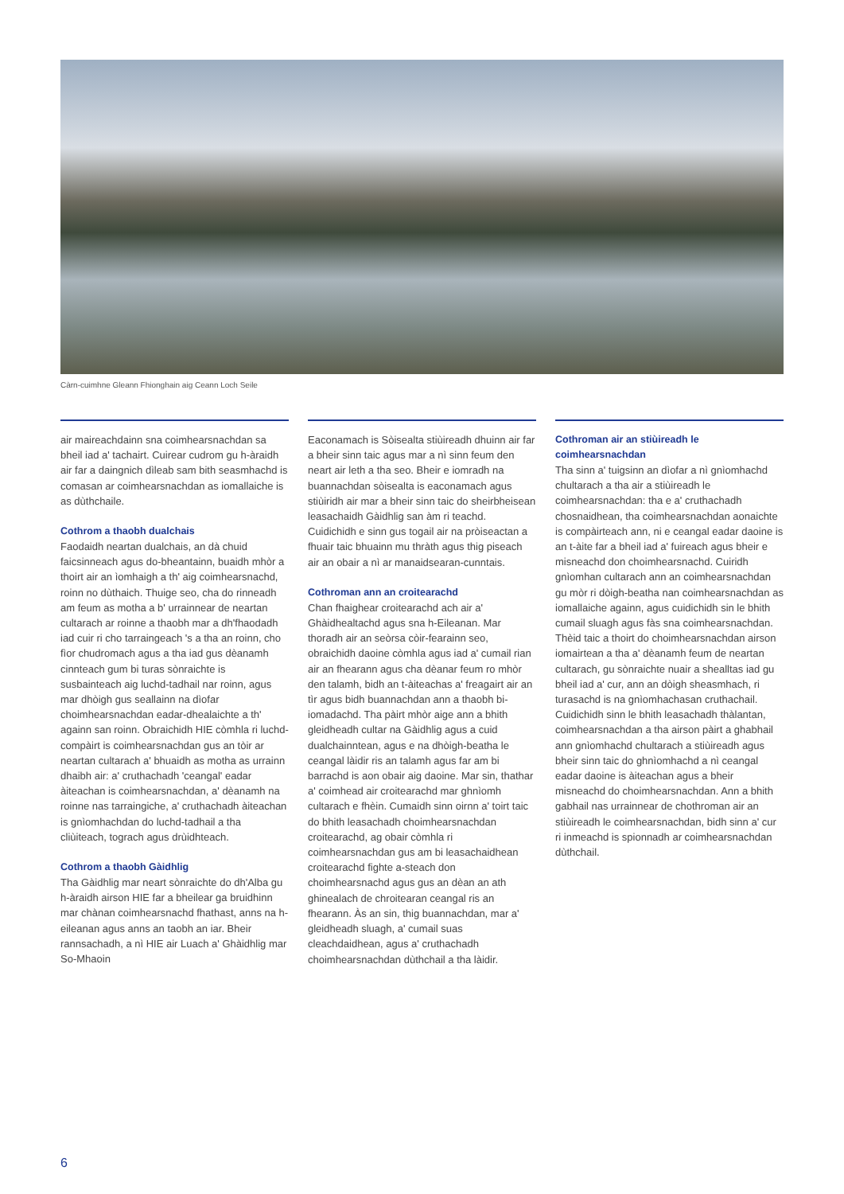Càrn-cuimhne Gleann Fhionghain aig Ceann Loch Seile
air maireachdainn sna coimhearsnachdan sa bheil iad a' tachairt. Cuirear cudrom gu h-àraidh air far a daingnich dìleab sam bith seasmhachd is comasan ar coimhearsnachdan as iomallaiche is as dùthchaile.
Cothrom a thaobh dualchais
Faodaidh neartan dualchais, an dà chuid faicsinneach agus do-bheantainn, buaidh mhòr a thoirt air an ìomhaigh a th' aig coimhearsnachd, roinn no dùthaich. Thuige seo, cha do rinneadh am feum as motha a b' urrainnear de neartan cultarach ar roinne a thaobh mar a dh'fhaodadh iad cuir ri cho tarraingeach 's a tha an roinn, cho fìor chudromach agus a tha iad gus dèanamh cinnteach gum bi turas sònraichte is susbainteach aig luchd-tadhail nar roinn, agus mar dhòigh gus seallainn na dìofar choimhearsnachdan eadar-dhealaichte a th' againn san roinn. Obraichidh HIE còmhla ri luchd-compàirt is coimhearsnachdan gus an tòir ar neartan cultarach a' bhuaidh as motha as urrainn dhaibh air: a' cruthachadh 'ceangal' eadar àiteachan is coimhearsnachdan, a' dèanamh na roinne nas tarraingiche, a' cruthachadh àiteachan is gnìomhachdan do luchd-tadhail a tha cliùiteach, tograch agus drùidhteach.
Cothrom a thaobh Gàidhlig
Tha Gàidhlig mar neart sònraichte do dh'Alba gu h-àraidh airson HIE far a bheilear ga bruidhinn mar chànan coimhearsnachd fhathast, anns na h-eileanan agus anns an taobh an iar. Bheir rannsachadh, a nì HIE air Luach a' Ghàidhlig mar So-Mhaoin
Eaconamach is Sòisealta stiùireadh dhuinn air far a bheir sinn taic agus mar a nì sinn feum den neart air leth a tha seo. Bheir e iomradh na buannachdan sòisealta is eaconamach agus stiùiridh air mar a bheir sinn taic do sheirbheisean leasachaidh Gàidhlig san àm ri teachd. Cuidichidh e sinn gus togail air na pròiseactan a fhuair taic bhuainn mu thràth agus thig piseach air an obair a nì ar manaidsearan-cunntais.
Cothroman ann an croitearachd
Chan fhaighear croitearachd ach air a' Ghàidhealtachd agus sna h-Eileanan. Mar thoradh air an seòrsa còir-fearainn seo, obraichidh daoine còmhla agus iad a' cumail rian air an fhearann agus cha dèanar feum ro mhòr den talamh, bidh an t-àiteachas a' freagairt air an tìr agus bidh buannachdan ann a thaobh bi-iomadachd. Tha pàirt mhòr aige ann a bhith gleidheadh cultar na Gàidhlig agus a cuid dualchainntean, agus e na dhòigh-beatha le ceangal làidir ris an talamh agus far am bi barrachd is aon obair aig daoine. Mar sin, thathar a' coimhead air croitearachd mar ghnìomh cultarach e fhèin. Cumaidh sinn oirnn a' toirt taic do bhith leasachadh choimhearsnachdan croitearachd, ag obair còmhla ri coimhearsnachdan gus am bi leasachaidhean croitearachd fighte a-steach don choimhearsnachd agus gus an dèan an ath ghinealach de chroitearan ceangal ris an fhearann. Às an sin, thig buannachdan, mar a' gleidheadh sluagh, a' cumail suas cleachdaidhean, agus a' cruthachadh choimhearsnachdan dùthchail a tha làidir.
Cothroman air an stiùireadh le coimhearsnachdan
Tha sinn a' tuigsinn an dìofar a nì gnìomhachd chultarach a tha air a stiùireadh le coimhearsnachdan: tha e a' cruthachadh chosnaidhean, tha coimhearsnachdan aonaichte is compàirteach ann, ni e ceangal eadar daoine is an t-àite far a bheil iad a' fuireach agus bheir e misneachd don choimhearsnachd. Cuiridh gnìomhan cultarach ann an coimhearsnachdan gu mòr ri dòigh-beatha nan coimhearsnachdan as iomallaiche againn, agus cuidichidh sin le bhith cumail sluagh agus fàs sna coimhearsnachdan. Thèid taic a thoirt do choimhearsnachdan airson iomairtean a tha a' dèanamh feum de neartan cultarach, gu sònraichte nuair a shealltas iad gu bheil iad a' cur, ann an dòigh sheasmhach, ri turasachd is na gnìomhachasan cruthachail. Cuidichidh sinn le bhith leasachadh thàlantan, coimhearsnachdan a tha airson pàirt a ghabhail ann gnìomhachd chultarach a stiùireadh agus bheir sinn taic do ghnìomhachd a nì ceangal eadar daoine is àiteachan agus a bheir misneachd do choimhearsnachdan. Ann a bhith gabhail nas urrainnear de chothroman air an stiùireadh le coimhearsnachdan, bidh sinn a' cur ri inmeachd is spionnadh ar coimhearsnachdan dùthchail.
6